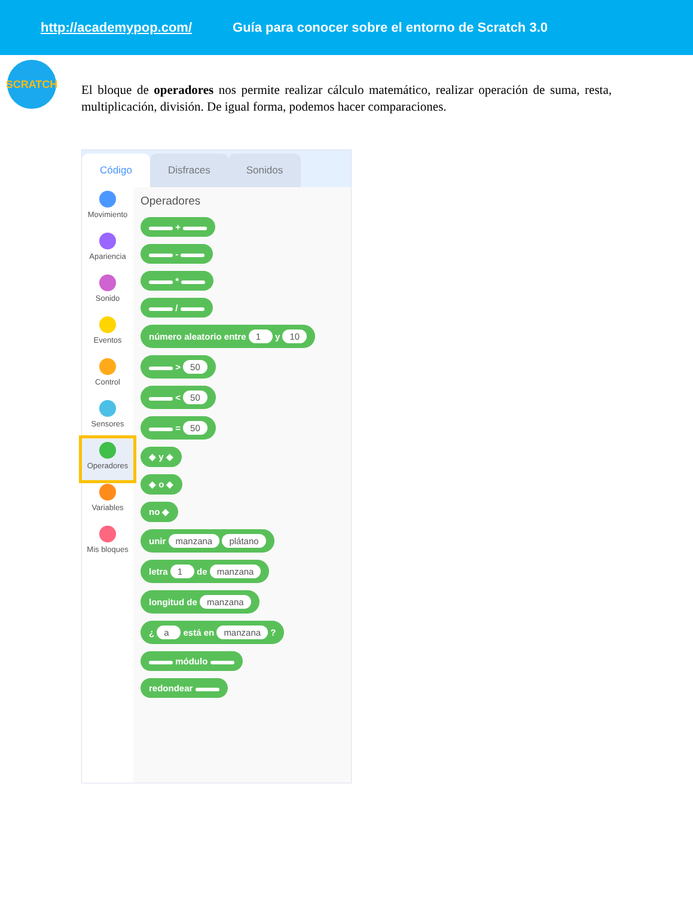http://academypop.com/ Guía para conocer sobre el entorno de Scratch 3.0
SCRATCH
El bloque de operadores nos permite realizar cálculo matemático, realizar operación de suma, resta, multiplicación, división. De igual forma, podemos hacer comparaciones.
Código
Disfraces
Sonidos
Movimiento
Apariencia
Sonido
Eventos
Control
Sensores
Operadores
Variables
Mis bloques
Operadores
+
-
*
/
número aleatorio entre 1 y 10
> 50
< 50
= 50
◆ y ◆
◆ o ◆
no ◆
unir manzana plátano
letra 1 de manzana
longitud de manzana
¿ a está en manzana ?
módulo
redondear